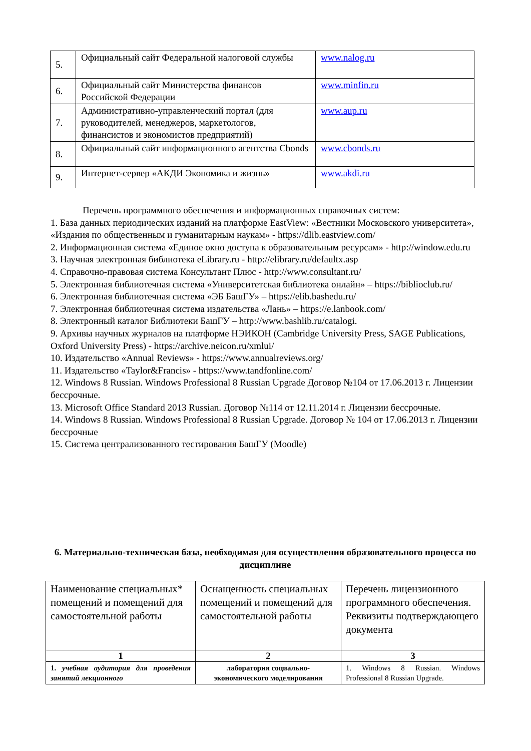| 5. | Официальный сайт Федеральной налоговой службы | www.nalog.ru |
| 6. | Официальный сайт Министерства финансов Российской Федерации | www.minfin.ru |
| 7. | Административно-управленческий портал (для руководителей, менеджеров, маркетологов, финансистов и экономистов предприятий) | www.aup.ru |
| 8. | Официальный сайт информационного агентства Cbonds | www.cbonds.ru |
| 9. | Интернет-сервер «АКДИ Экономика и жизнь» | www.akdi.ru |
Перечень программного обеспечения и информационных справочных систем:
1. База данных периодических изданий на платформе EastView: «Вестники Московского университета», «Издания по общественным и гуманитарным наукам» - https://dlib.eastview.com/
2. Информационная система «Единое окно доступа к образовательным ресурсам» - http://window.edu.ru
3. Научная электронная библиотека eLibrary.ru - http://elibrary.ru/defaultx.asp
4. Справочно-правовая система Консультант Плюс - http://www.consultant.ru/
5. Электронная библиотечная система «Университетская библиотека онлайн» – https://biblioclub.ru/
6. Электронная библиотечная система «ЭБ БашГУ» – https://elib.bashedu.ru/
7. Электронная библиотечная система издательства «Лань» – https://e.lanbook.com/
8. Электронный каталог Библиотеки БашГУ – http://www.bashlib.ru/catalogi.
9. Архивы научных журналов на платформе НЭИКОН (Cambridge University Press, SAGE Publications, Oxford University Press) - https://archive.neicon.ru/xmlui/
10. Издательство «Annual Reviews» - https://www.annualreviews.org/
11. Издательство «Taylor&Francis» - https://www.tandfonline.com/
12. Windows 8 Russian. Windows Professional 8 Russian Upgrade Договор №104 от 17.06.2013 г. Лицензии бессрочные.
13. Microsoft Office Standard 2013 Russian. Договор №114 от 12.11.2014 г. Лицензии бессрочные.
14. Windows 8 Russian. Windows Professional 8 Russian Upgrade. Договор № 104 от 17.06.2013 г. Лицензии бессрочные
15. Система централизованного тестирования БашГУ (Moodle)
6. Материально-техническая база, необходимая для осуществления образовательного процесса по дисциплине
| Наименование специальных* помещений и помещений для самостоятельной работы | Оснащенность специальных помещений и помещений для самостоятельной работы | Перечень лицензионного программного обеспечения. Реквизиты подтверждающего документа |
| 1 | 2 | 3 |
| 1. учебная аудитория для проведения занятий лекционного | лаборатория социально-экономического моделирования | 1. Windows 8 Russian. Windows Professional 8 Russian Upgrade. |